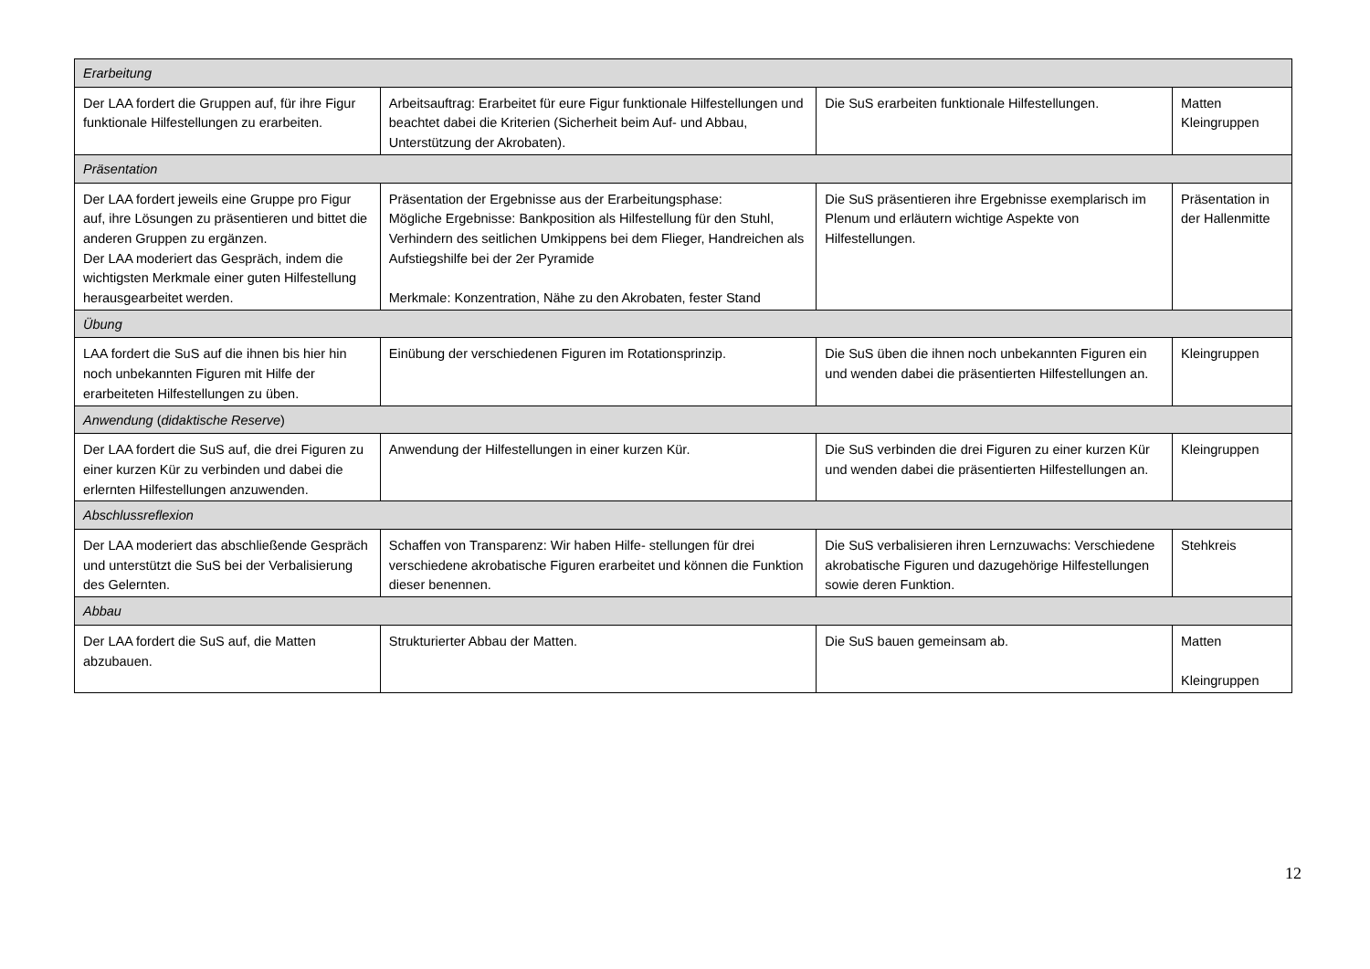| Erarbeitung | | | |
| Der LAA fordert die Gruppen auf, für ihre Figur funktionale Hilfestellungen zu erarbeiten. | Arbeitsauftrag: Erarbeitet für eure Figur funktionale Hilfestellungen und beachtet dabei die Kriterien (Sicherheit beim Auf- und Abbau, Unterstützung der Akrobaten). | Die SuS erarbeiten funktionale Hilfestellungen. | Matten Kleingruppen |
| Präsentation | | | |
| Der LAA fordert jeweils eine Gruppe pro Figur auf, ihre Lösungen zu präsentieren und bittet die anderen Gruppen zu ergänzen. Der LAA moderiert das Gespräch, indem die wichtigsten Merkmale einer guten Hilfestellung herausgearbeitet werden. | Präsentation der Ergebnisse aus der Erarbeitungsphase: Mögliche Ergebnisse: Bankposition als Hilfestellung für den Stuhl, Verhindern des seitlichen Umkippens bei dem Flieger, Handreichen als Aufstiegshilfe bei der 2er Pyramide Merkmale: Konzentration, Nähe zu den Akrobaten, fester Stand | Die SuS präsentieren ihre Ergebnisse exemplarisch im Plenum und erläutern wichtige Aspekte von Hilfestellungen. | Präsentation in der Hallenmitte |
| Übung | | | |
| LAA fordert die SuS auf die ihnen bis hier hin noch unbekannten Figuren mit Hilfe der erarbeiteten Hilfestellungen zu üben. | Einübung der verschiedenen Figuren im Rotationsprinzip. | Die SuS üben die ihnen noch unbekannten Figuren ein und wenden dabei die präsentierten Hilfestellungen an. | Kleingruppen |
| Anwendung ( didaktische Reserve ) | | | |
| Der LAA fordert die SuS auf, die drei Figuren zu einer kurzen Kür zu verbinden und dabei die erlernten Hilfestellungen anzuwenden. | Anwendung der Hilfestellungen in einer kurzen Kür. | Die SuS verbinden die drei Figuren zu einer kurzen Kür und wenden dabei die präsentierten Hilfestellungen an. | Kleingruppen |
| Abschlussreflexion | | | |
| Der LAA moderiert das abschließende Gespräch und unterstützt die SuS bei der Verbalisierung des Gelernten. | Schaffen von Transparenz: Wir haben Hilfe- stellungen für drei verschiedene akrobatische Figuren erarbeitet und können die Funktion dieser benennen. | Die SuS verbalisieren ihren Lernzuwachs: Verschiedene akrobatische Figuren und dazugehörige Hilfestellungen sowie deren Funktion. | Stehkreis |
| Abbau | | | |
| Der LAA fordert die SuS auf, die Matten abzubauen. | Strukturierter Abbau der Matten. | Die SuS bauen gemeinsam ab. | Matten Kleingruppen |
12